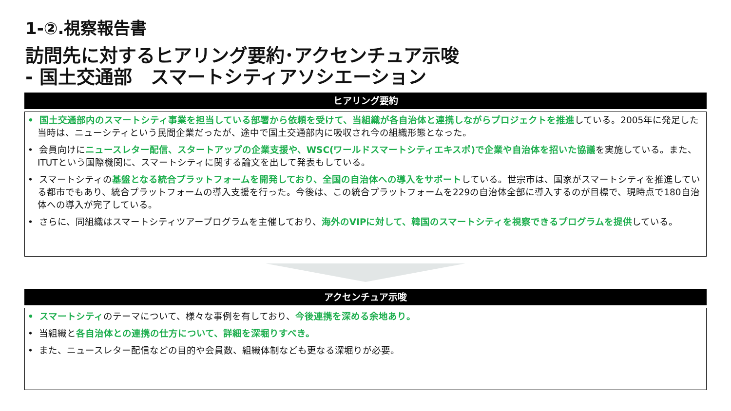1-②.視察報告書
訪問先に対するヒアリング要約･アクセンチュア示唆
- 国土交通部　スマートシティアソシエーション
ヒアリング要約
• 国土交通部内のスマートシティ事業を担当している部署から依頼を受けて、当組織が各自治体と連携しながらプロジェクトを推進している。2005年に発足した当時は、ニューシティという民間企業だったが、途中で国土交通部内に吸収され今の組織形態となった。
• 会員向けにニュースレター配信、スタートアップの企業支援や、WSC(ワールドスマートシティエキスポ)で企業や自治体を招いた協議を実施している。また、ITUTという国際機関に、スマートシティに関する論文を出して発表もしている。
• スマートシティの基盤となる統合プラットフォームを開発しており、全国の自治体への導入をサポートしている。世宗市は、国家がスマートシティを推進している都市でもあり、統合プラットフォームの導入支援を行った。今後は、この統合プラットフォームを229の自治体全部に導入するのが目標で、現時点で180自治体への導入が完了している。
• さらに、同組織はスマートシティツアープログラムを主催しており、海外のVIPに対して、韓国のスマートシティを視察できるプログラムを提供している。
アクセンチュア示唆
• スマートシティのテーマについて、様々な事例を有しており、今後連携を深める余地あり。
• 当組織と各自治体との連携の仕方について、詳細を深堀りすべき。
• また、ニュースレター配信などの目的や会員数、組織体制なども更なる深堀りが必要。